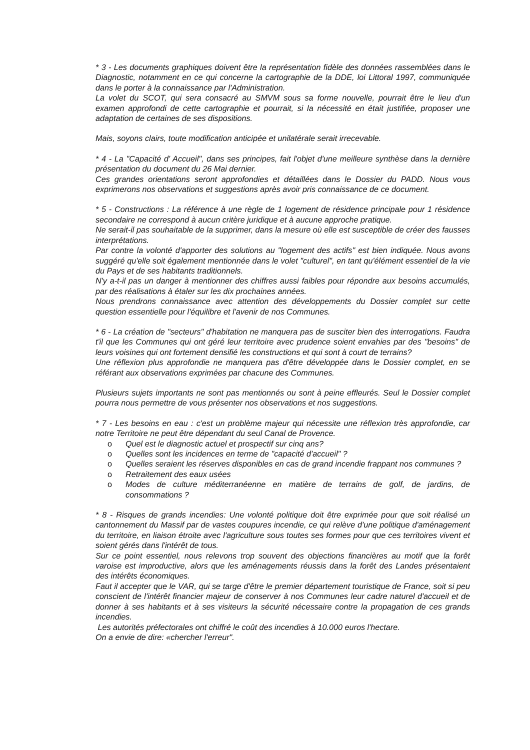* 3 - Les documents graphiques doivent être la représentation fidèle des données rassemblées dans le Diagnostic, notamment en ce qui concerne la cartographie de la DDE, loi Littoral 1997, communiquée dans le porter à la connaissance par l'Administration.
La volet du SCOT, qui sera consacré au SMVM sous sa forme nouvelle, pourrait être le lieu d'un examen approfondi de cette cartographie et pourrait, si la nécessité en était justifiée, proposer une adaptation de certaines de ses dispositions.
Mais, soyons clairs, toute modification anticipée et unilatérale serait irrecevable.
* 4 - La "Capacité d' Accueil", dans ses principes, fait l'objet d'une meilleure synthèse dans la dernière présentation du document du 26 Mai dernier.
Ces grandes orientations seront approfondies et détaillées dans le Dossier du PADD. Nous vous exprimerons nos observations et suggestions après avoir pris connaissance de ce document.
* 5 - Constructions : La référence à une règle de 1 logement de résidence principale pour 1 résidence secondaire ne correspond à aucun critère juridique et à aucune approche pratique.
Ne serait-il pas souhaitable de la supprimer, dans la mesure où elle est susceptible de créer des fausses interprétations.
Par contre la volonté d'apporter des solutions au "logement des actifs" est bien indiquée. Nous avons suggéré qu'elle soit également mentionnée dans le volet "culturel", en tant qu'élément essentiel de la vie du Pays et de ses habitants traditionnels.
N'y a-t-il pas un danger à mentionner des chiffres aussi faibles pour répondre aux besoins accumulés, par des réalisations à étaler sur les dix prochaines années.
Nous prendrons connaissance avec attention des développements du Dossier complet sur cette question essentielle pour l'équilibre et l'avenir de nos Communes.
* 6 - La création de "secteurs" d'habitation ne manquera pas de susciter bien des interrogations. Faudra t'il que les Communes qui ont géré leur territoire avec prudence soient envahies par des "besoins" de leurs voisines qui ont fortement densifié les constructions et qui sont à court de terrains?
Une réflexion plus approfondie ne manquera pas d'être développée dans le Dossier complet, en se référant aux observations exprimées par chacune des Communes.
Plusieurs sujets importants ne sont pas mentionnés ou sont à peine effleurés. Seul le Dossier complet pourra nous permettre de vous présenter nos observations et nos suggestions.
* 7 - Les besoins en eau : c'est un problème majeur qui nécessite une réflexion très approfondie, car notre Territoire ne peut être dépendant du seul Canal de Provence.
o Quel est le diagnostic actuel et prospectif sur cinq ans?
o Quelles sont les incidences en terme de "capacité d'accueil" ?
o Quelles seraient les réserves disponibles en cas de grand incendie frappant nos communes ?
o Retraitement des eaux usées
o Modes de culture méditerranéenne en matière de terrains de golf, de jardins, de consommations ?
* 8 - Risques de grands incendies: Une volonté politique doit être exprimée pour que soit réalisé un cantonnement du Massif par de vastes coupures incendie, ce qui relève d'une politique d'aménagement du territoire, en liaison étroite avec l'agriculture sous toutes ses formes pour que ces territoires vivent et soient gérés dans l'intérêt de tous.
Sur ce point essentiel, nous relevons trop souvent des objections financières au motif que la forêt varoise est improductive, alors que les aménagements réussis dans la forêt des Landes présentaient des intérêts économiques.
Faut il accepter que le VAR, qui se targe d'être le premier département touristique de France, soit si peu conscient de l'intérêt financier majeur de conserver à nos Communes leur cadre naturel d'accueil et de donner à ses habitants et à ses visiteurs la sécurité nécessaire contre la propagation de ces grands incendies.
Les autorités préfectorales ont chiffré le coût des incendies à 10.000 euros l'hectare.
On a envie de dire: «chercher l'erreur".